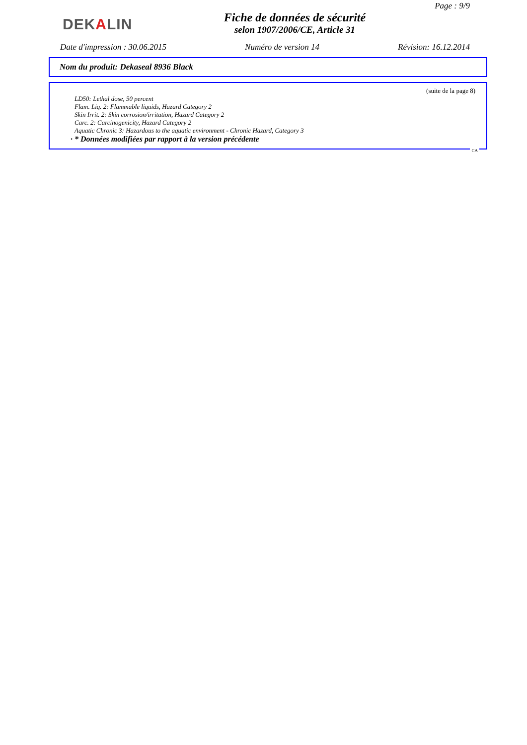Page : 9/9
DEKALIN
Fiche de données de sécurité
selon 1907/2006/CE, Article 31
Date d'impression : 30.06.2015 Numéro de version 14 Révision: 16.12.2014
Nom du produit: Dekaseal 8936 Black
(suite de la page 8)
LD50: Lethal dose, 50 percent
Flam. Liq. 2: Flammable liquids, Hazard Category 2
Skin Irrit. 2: Skin corrosion/irritation, Hazard Category 2
Carc. 2: Carcinogenicity, Hazard Category 2
Aquatic Chronic 3: Hazardous to the aquatic environment - Chronic Hazard, Category 3
· * Données modifiées par rapport à la version précédente
CA